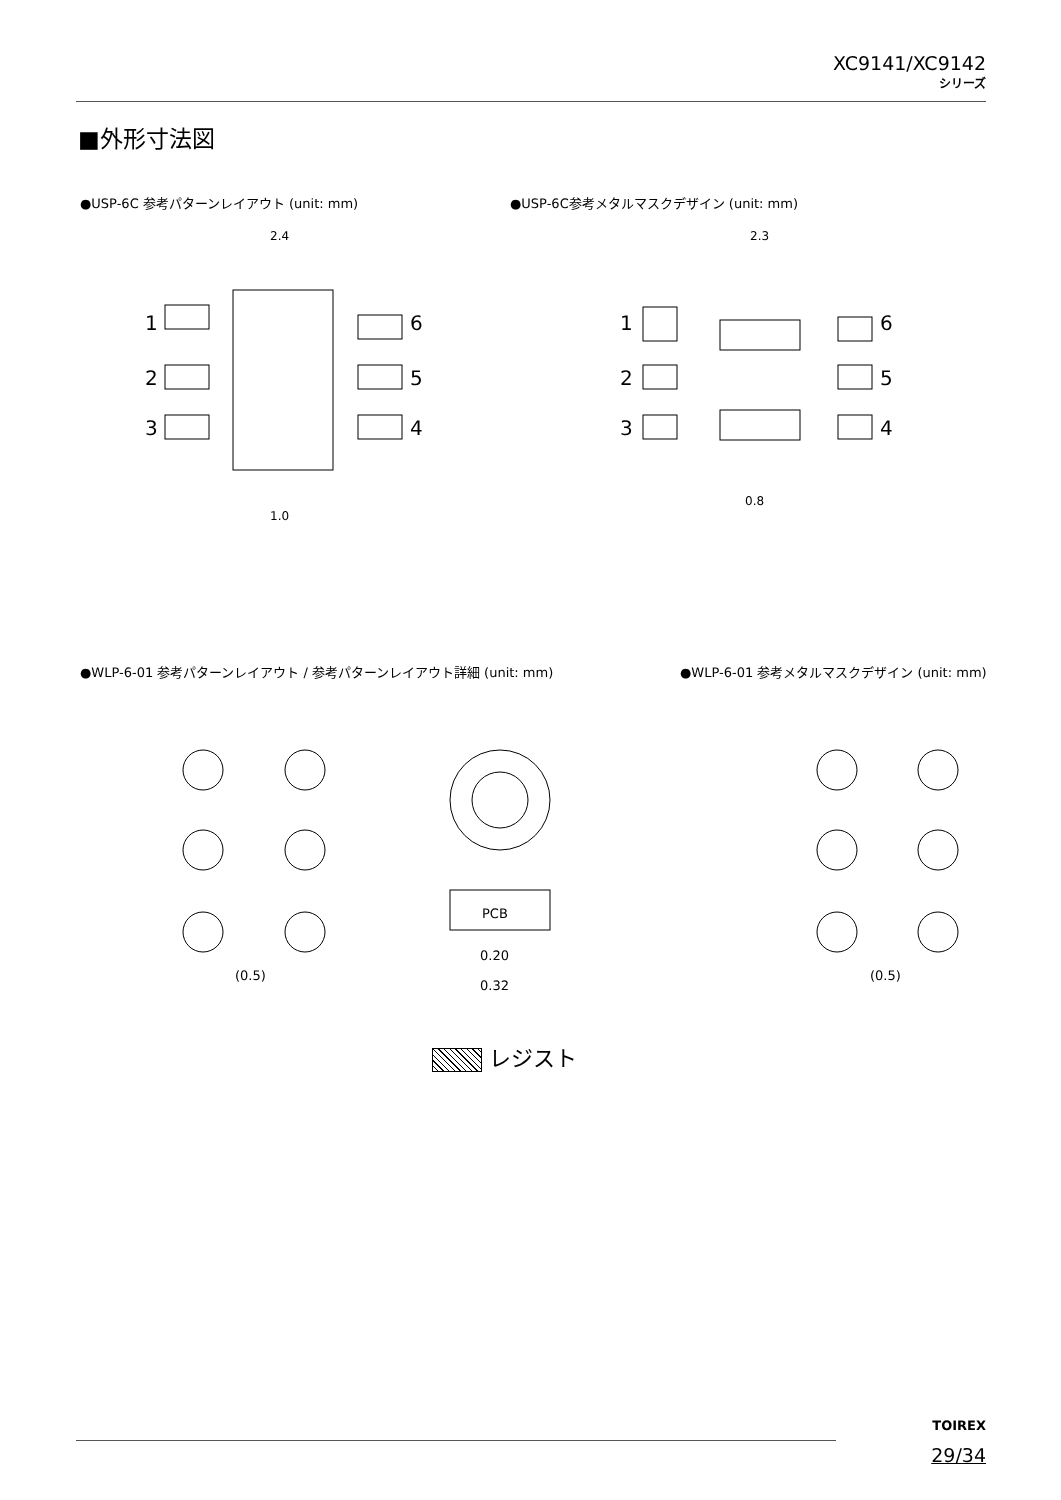XC9141/XC9142
シリーズ
■外形寸法図
●USP-6C 参考パターンレイアウト (unit: mm)
●USP-6C参考メタルマスクデザイン (unit: mm)
2.4
2.3
1.0
0.8
1
2
3
6
5
4
1
2
3
6
5
4
●WLP-6-01 参考パターンレイアウト / 参考パターンレイアウト詳細 (unit: mm)
●WLP-6-01 参考メタルマスクデザイン (unit: mm)
(0.5)
PCB
0.20
0.32
(0.5)
レジスト
TOIREX
29/34